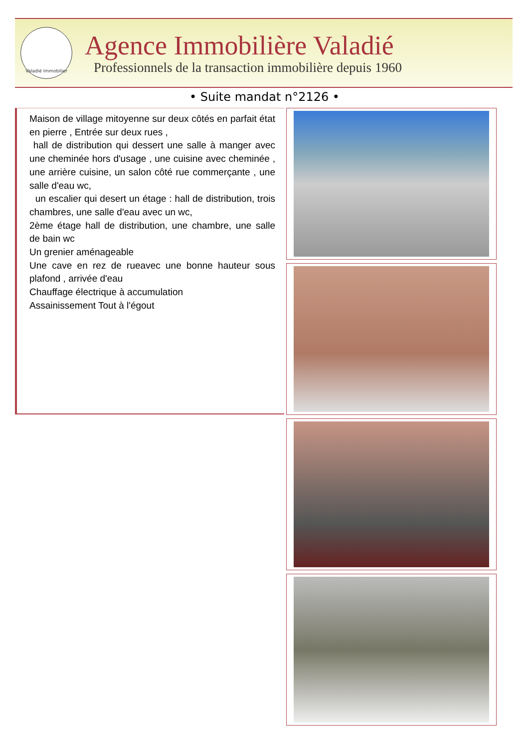Valadié Immobilier
Agence Immobilière Valadié
Professionnels de la transaction immobilière depuis 1960
• Suite mandat n°2126 •
Maison de village mitoyenne sur deux côtés en parfait état en pierre , Entrée sur deux rues ,
hall de distribution qui dessert une salle à manger avec une cheminée hors d'usage , une cuisine avec cheminée , une arrière cuisine, un salon côté rue commerçante , une salle d'eau wc,
un escalier qui desert un étage : hall de distribution, trois chambres, une salle d'eau avec un wc,
2ème étage hall de distribution, une chambre, une salle de bain wc
Un grenier aménageable
Une cave en rez de rueavec une bonne hauteur sous plafond , arrivée d'eau
Chauffage électrique à accumulation
Assainissement Tout à l'égout